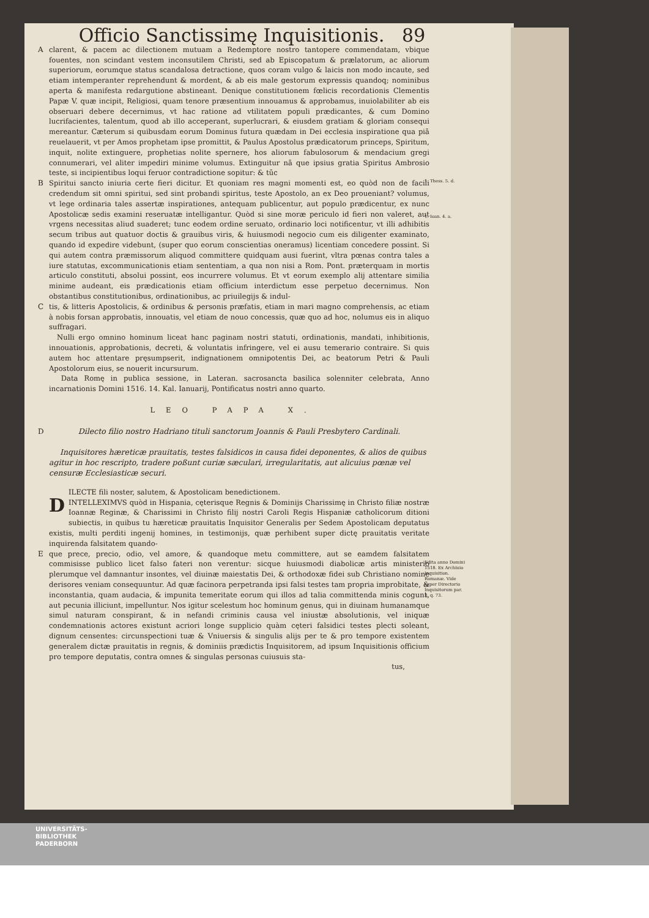Officio Sanctissimę Inquisitionis. 89
A clarent, & pacem ac dilectionem mutuam a Redemptore nostro tantopere commendatam, vbique fouentes, non scindant vestem inconsutilem Christi, sed ab Episcopatum & prælatorum, ac aliorum superiorum, eorumque status scandalosa detractione, quos coram vulgo & laicis non modo incaute, sed etiam intemperanter reprehendunt & mordent, & ab eis male gestorum expressis quandoq; nominibus aperta & manifesta redargutione abstineant. Denique constitutionem fœlicis recordationis Clementis Papæ V. quæ incipit, Religiosi, quam tenore præsentium innouamus & approbamus, inuiolabiliter ab eis obseruari debere decernimus, vt hac ratione ad vtilitatem populi prædicantes, & cum Domino lucrifacientes, talentum, quod ab illo acceperant, superlucrari, & eiusdem gratiam & gloriam consequi mereantur. Cæterum si quibusdam eorum Dominus futura quædam in Dei ecclesia inspiratione qua piā reuelauerit, vt per Amos prophetam ipse promittit, & Paulus Apostolus prædicatorum princeps, Spiritum, inquit, nolite extinguere, prophetias nolite spernere, hos aliorum fabulosorum & mendacium gregi connumerari, vel aliter impediri minime volumus. Extinguitur nā que ipsius gratia Spiritus Ambrosio teste, si incipientibus loqui feruor contradictione sopitur: & tūc
B Spiritui sancto iniuria certe fieri dicitur. Et quoniam res magni momenti est, eo quòd non de facili credendum sit omni spiritui, sed sint probandi spiritus, teste Apostolo, an ex Deo proueniant? volumus, vt lege ordinaria tales assertæ inspirationes, antequam publicentur, aut populo prædicentur, ex nunc Apostolicæ sedis examini reseruatæ intelligantur. Quòd si sine moræ periculo id fieri non valeret, aut vrgens necessitas aliud suaderet; tunc eodem ordine seruato, ordinario loci notificentur, vt illi adhibitis secum tribus aut quatuor doctis & grauibus viris, & huiusmodi negocio cum eis diligenter examinato, quando id expedire videbunt, (super quo eorum conscientias oneramus) licentiam concedere possint. Si qui autem contra præmissorum aliquod committere quidquam ausi fuerint, vltra pœnas contra tales a iure statutas, excommunicationis etiam sententiam, a qua non nisi a Rom. Pont. præterquam in mortis articulo constituti, absolui possint, eos incurrere volumus. Et vt eorum exemplo alij attentare similia minime audeant, eis prædicationis etiam officium interdictum esse perpetuo decernimus. Non obstantibus constitutionibus, ordinationibus, ac priuilegijs & indul-
C tis, & litteris Apostolicis, & ordinibus & personis præfatis, etiam in mari magno comprehensis, ac etiam à nobis forsan approbatis, innouatis, vel etiam de nouo concessis, quæ quo ad hoc, nolumus eis in aliquo suffragari.
Nulli ergo omnino hominum liceat hanc paginam nostri statuti, ordinationis, mandati, inhibitionis, innouationis, approbationis, decreti, & voluntatis infringere, vel ei ausu temerario contraire. Si quis autem hoc attentare pręsumpserit, indignationem omnipotentis Dei, ac beatorum Petri & Pauli Apostolorum eius, se nouerit incursurum.
Data Romę in publica sessione, in Lateran. sacrosancta basilica solenniter celebrata, Anno incarnationis Domini 1516. 14. Kal. Ianuarij, Pontificatus nostri anno quarto.
LEO PAPA X.
D Dilecto filio nostro Hadriano tituli sanctorum Joannis & Pauli Presbytero Cardinali.
Inquisitores hæreticæ prauitatis, testes falsidicos in causa fidei deponentes, & alios de quibus agitur in hoc rescripto, tradere poßunt curiæ sæculari, irregularitatis, aut alicuius pœnæ vel censuræ Ecclesiasticæ securi.
DILECTE fili noster, salutem, & Apostolicam benedictionem.
INTELLEXIMVS quòd in Hispania, cęterisque Regnis & Dominijs Charissimę in Christo filiæ nostræ Ioannæ Reginæ, & Charissimi in Christo filij nostri Caroli Regis Hispaniæ catholicorum ditioni subiectis, in quibus tu hæreticæ prauitatis Inquisitor Generalis per Sedem Apostolicam deputatus existis, multi perditi ingenij homines, in testimonijs, quæ perhibent super dictę prauitatis veritate inquirenda falsitatem quando-
E que prece, precio, odio, vel amore, & quandoque metu committere, aut se eamdem falsitatem commisisse publico licet falso fateri non verentur: sicque huiusmodi diabolicæ artis ministerio plerumque vel damnantur insontes, vel diuinæ maiestatis Dei, & orthodoxæ fidei sub Christiano nomine derisores veniam consequuntur. Ad quæ facinora perpetranda ipsi falsi testes tam propria improbitate, & inconstantia, quam audacia, & impunita temeritate eorum qui illos ad talia committenda minis cogunt, aut pecunia illiciunt, impelluntur. Nos igitur scelestum hoc hominum genus, qui in diuinam humanamque simul naturam conspirant, & in nefandi criminis causa vel iniustæ absolutionis, vel iniquæ condemnationis actores existunt acriori longe supplicio quàm cęteri falsidici testes plecti soleant, dignum censentes: circunspectioni tuæ & Vniuersis & singulis alijs per te & pro tempore existentem generalem dictæ prauitatis in regnis, & dominiis prædictis Inquisitorem, ad ipsum Inquisitionis officium pro tempore deputatis, contra omnes & singulas personas cuiusuis sta-
tus,
1. Thess. 5. d.
1. Ioan. 4. a.
Edita anno Domini 1518. Ex Archiuio Inquisition. Romanæ. Vide super Directorio Inquisitorum par. 3. q. 73.
UNIVERSITÄTS-
BIBLIOTHEK
PADERBORN